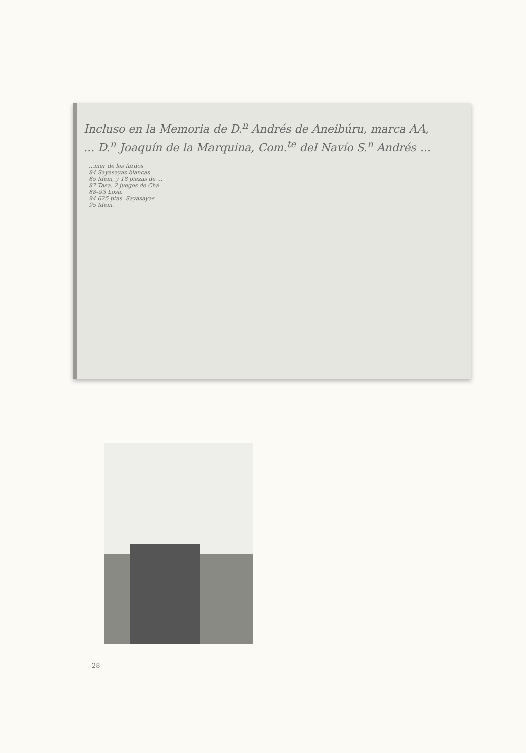Incluso en la Memoria de D.<sup>n</sup> Andrés de Aneibúru, marca AA,
... D.<sup>n</sup> Joaquín de la Marquina, Com.<sup>te</sup> del Navío S.<sup>n</sup> Andrés ...
...mer de los fardos
84 Sayasayas blancas
85 Idem, y 18 piezas de ...
87 Tasa. 2 juegos de Chá
88–93 Losa.
94 625 ptas. Sayasayas
95 Idem.
28